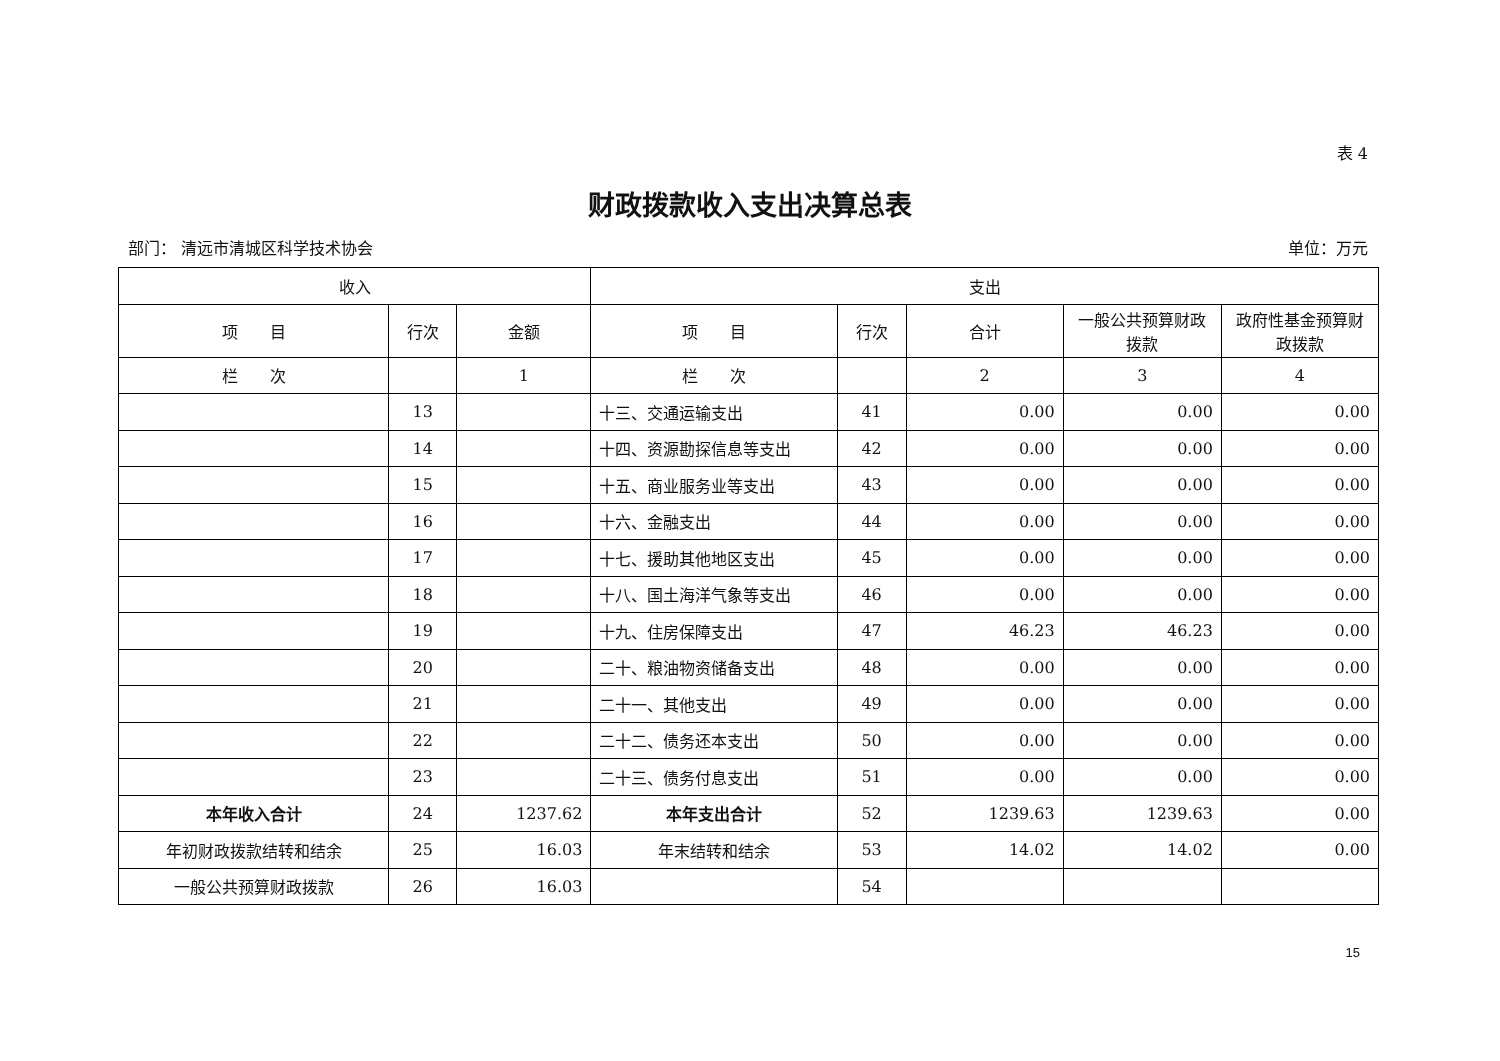表 4
财政拨款收入支出决算总表
部门： 清远市清城区科学技术协会 单位：万元
| 收入 | | | 支出 | | | | |
| --- | --- | --- | --- | --- | --- | --- | --- |
| 项 目 | 行次 | 金额 | 项 目 | 行次 | 合计 | 一般公共预算财政拨款 | 政府性基金预算财政拨款 |
| 栏 次 | | 1 | 栏 次 | | 2 | 3 | 4 |
| | 13 | | 十三、交通运输支出 | 41 | 0.00 | 0.00 | 0.00 |
| | 14 | | 十四、资源勘探信息等支出 | 42 | 0.00 | 0.00 | 0.00 |
| | 15 | | 十五、商业服务业等支出 | 43 | 0.00 | 0.00 | 0.00 |
| | 16 | | 十六、金融支出 | 44 | 0.00 | 0.00 | 0.00 |
| | 17 | | 十七、援助其他地区支出 | 45 | 0.00 | 0.00 | 0.00 |
| | 18 | | 十八、国土海洋气象等支出 | 46 | 0.00 | 0.00 | 0.00 |
| | 19 | | 十九、住房保障支出 | 47 | 46.23 | 46.23 | 0.00 |
| | 20 | | 二十、粮油物资储备支出 | 48 | 0.00 | 0.00 | 0.00 |
| | 21 | | 二十一、其他支出 | 49 | 0.00 | 0.00 | 0.00 |
| | 22 | | 二十二、债务还本支出 | 50 | 0.00 | 0.00 | 0.00 |
| | 23 | | 二十三、债务付息支出 | 51 | 0.00 | 0.00 | 0.00 |
| 本年收入合计 | 24 | 1237.62 | 本年支出合计 | 52 | 1239.63 | 1239.63 | 0.00 |
| 年初财政拨款结转和结余 | 25 | 16.03 | 年末结转和结余 | 53 | 14.02 | 14.02 | 0.00 |
| 一般公共预算财政拨款 | 26 | 16.03 | | 54 | | | |
15